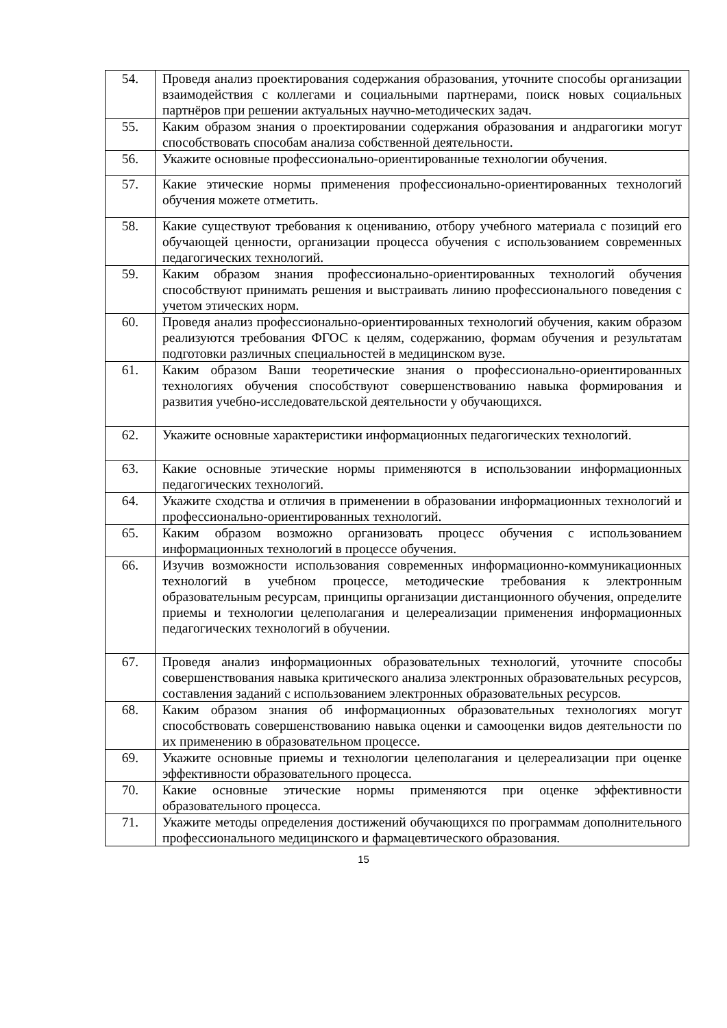| 54. | Проведя анализ проектирования содержания образования, уточните способы организации взаимодействия с коллегами и социальными партнерами, поиск новых социальных партнёров при решении актуальных научно-методических задач. |
| 55. | Каким образом знания о проектировании содержания образования и андрагогики могут способствовать способам анализа собственной деятельности. |
| 56. | Укажите основные профессионально-ориентированные технологии обучения. |
| 57. | Какие этические нормы применения профессионально-ориентированных технологий обучения можете отметить. |
| 58. | Какие существуют требования к оцениванию, отбору учебного материала с позиций его обучающей ценности, организации процесса обучения с использованием современных педагогических технологий. |
| 59. | Каким образом знания профессионально-ориентированных технологий обучения способствуют принимать решения и выстраивать линию профессионального поведения с учетом этических норм. |
| 60. | Проведя анализ профессионально-ориентированных технологий обучения, каким образом реализуются требования ФГОС к целям, содержанию, формам обучения и результатам подготовки различных специальностей в медицинском вузе. |
| 61. | Каким образом Ваши теоретические знания о профессионально-ориентированных технологиях обучения способствуют совершенствованию навыка формирования и развития учебно-исследовательской деятельности у обучающихся. |
| 62. | Укажите основные характеристики информационных педагогических технологий. |
| 63. | Какие основные этические нормы применяются в использовании информационных педагогических технологий. |
| 64. | Укажите сходства и отличия в применении в образовании информационных технологий и профессионально-ориентированных технологий. |
| 65. | Каким образом возможно организовать процесс обучения с использованием информационных технологий в процессе обучения. |
| 66. | Изучив возможности использования современных информационно-коммуникационных технологий в учебном процессе, методические требования к электронным образовательным ресурсам, принципы организации дистанционного обучения, определите приемы и технологии целеполагания и целереализации применения информационных педагогических технологий в обучении. |
| 67. | Проведя анализ информационных образовательных технологий, уточните способы совершенствования навыка критического анализа электронных образовательных ресурсов, составления заданий с использованием электронных образовательных ресурсов. |
| 68. | Каким образом знания об информационных образовательных технологиях могут способствовать совершенствованию навыка оценки и самооценки видов деятельности по их применению в образовательном процессе. |
| 69. | Укажите основные приемы и технологии целеполагания и целереализации при оценке эффективности образовательного процесса. |
| 70. | Какие основные этические нормы применяются при оценке эффективности образовательного процесса. |
| 71. | Укажите методы определения достижений обучающихся по программам дополнительного профессионального медицинского и фармацевтического образования. |
15